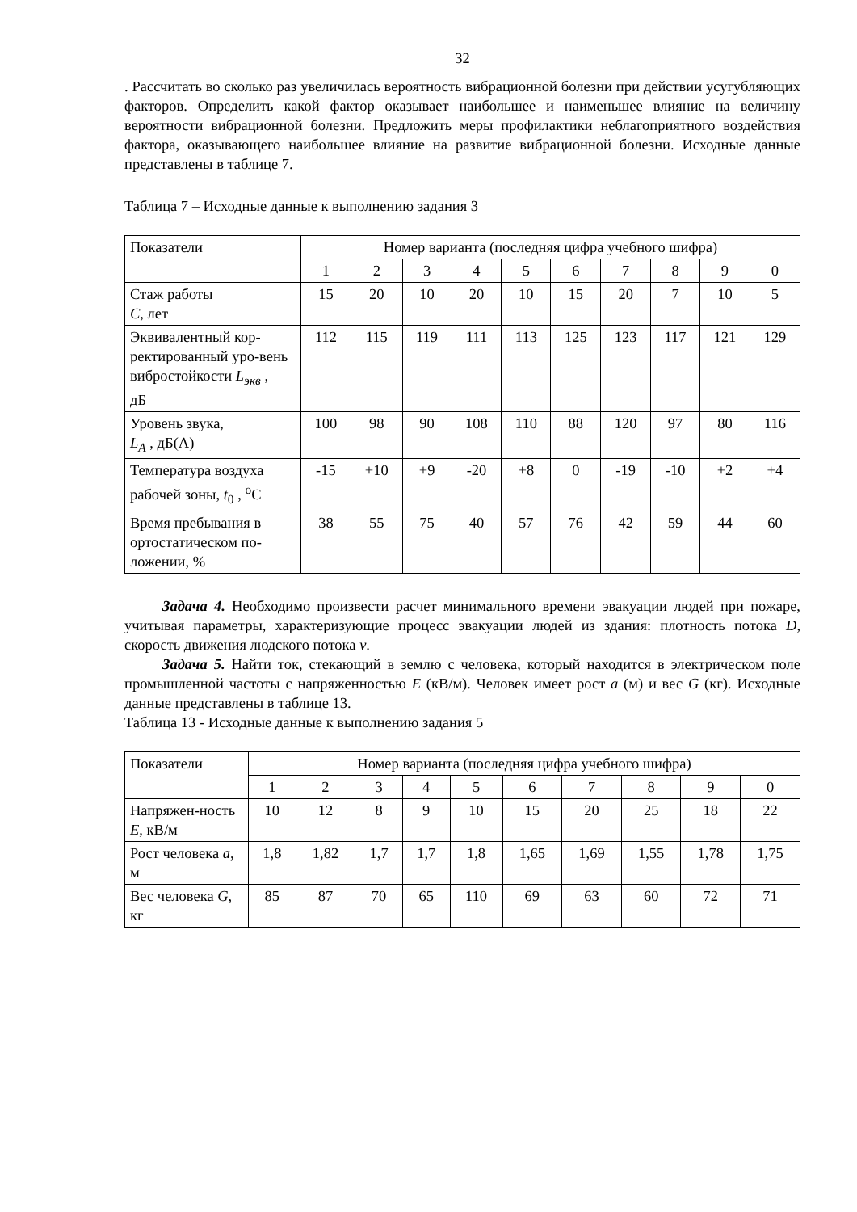32
. Рассчитать во сколько раз увеличилась вероятность вибрационной болезни при действии усугубляющих факторов. Определить какой фактор оказывает наибольшее и наименьшее влияние на величину вероятности вибрационной болезни. Предложить меры профилактики неблагоприятного воздействия фактора, оказывающего наибольшее влияние на развитие вибрационной болезни. Исходные данные представлены в таблице 7.
Таблица 7 – Исходные данные к выполнению задания 3
| Показатели | Номер варианта (последняя цифра учебного шифра) | | | | | | | | | |
| | 1 | 2 | 3 | 4 | 5 | 6 | 7 | 8 | 9 | 0 |
| Стаж работы С , лет | 15 | 20 | 10 | 20 | 10 | 15 | 20 | 7 | 10 | 5 |
| Эквивалентный кор-ректированный уро-вень вибростойкости L<sub>экв</sub> , дБ | 112 | 115 | 119 | 111 | 113 | 125 | 123 | 117 | 121 | 129 |
| Уровень звука, L<sub>A</sub> , дБ(А) | 100 | 98 | 90 | 108 | 110 | 88 | 120 | 97 | 80 | 116 |
| Температура воздуха рабочей зоны, t<sub>0</sub> , <sup>o</sup>С | -15 | +10 | +9 | -20 | +8 | 0 | -19 | -10 | +2 | +4 |
| Время пребывания в ортостатическом по-ложении, % | 38 | 55 | 75 | 40 | 57 | 76 | 42 | 59 | 44 | 60 |
Задача 4. Необходимо произвести расчет минимального времени эвакуации людей при пожаре, учитывая параметры, характеризующие процесс эвакуации людей из здания: плотность потока D, скорость движения людского потока v.
Задача 5. Найти ток, стекающий в землю с человека, который находится в электрическом поле промышленной частоты с напряженностью E (кВ/м). Человек имеет рост a (м) и вес G (кг). Исходные данные представлены в таблице 13.
Таблица 13 - Исходные данные к выполнению задания 5
| Показатели | Номер варианта (последняя цифра учебного шифра) | | | | | | | | | |
| | 1 | 2 | 3 | 4 | 5 | 6 | 7 | 8 | 9 | 0 |
| Напряжен-ность E, кВ/м | 10 | 12 | 8 | 9 | 10 | 15 | 20 | 25 | 18 | 22 |
| Рост человека а , м | 1,8 | 1,82 | 1,7 | 1,7 | 1,8 | 1,65 | 1,69 | 1,55 | 1,78 | 1,75 |
| Вес человека G, кг | 85 | 87 | 70 | 65 | 110 | 69 | 63 | 60 | 72 | 71 |